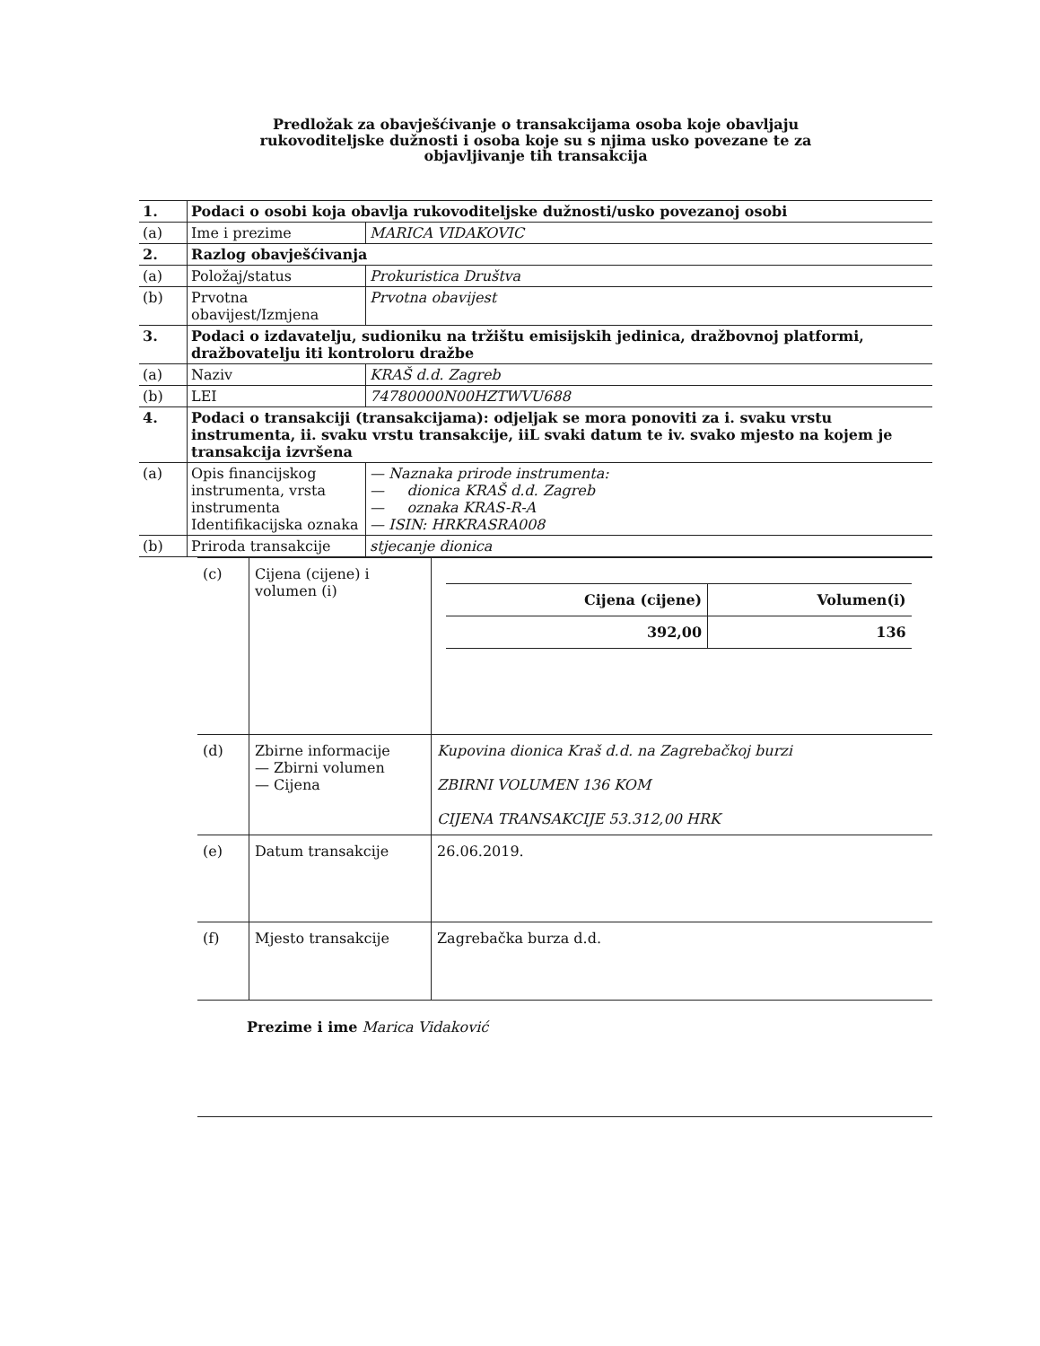Predložak za obavješćivanje o transakcijama osoba koje obavljaju
rukovoditeljske dužnosti i osoba koje su s njima usko povezane te za
objavljivanje tih transakcija
| 1. | Podaci o osobi koja obavlja rukovoditeljske dužnosti/usko povezanoj osobi | |
| (a) | Ime i prezime | MARICA VIDAKOVIC |
| 2. | Razlog obavješćivanja | |
| (a) | Položaj/status | Prokuristica Društva |
| (b) | Prvotna obavijest/Izmjena | Prvotna obavijest |
| 3. | Podaci o izdavatelju, sudioniku na tržištu emisijskih jedinica, dražbovnoj platformi, dražbovatelju iti kontroloru dražbe | |
| (a) | Naziv | KRAŠ d.d. Zagreb |
| (b) | LEI | 74780000N00HZTWVU688 |
| 4. | Podaci o transakciji (transakcijama): odjeljak se mora ponoviti za i. svaku vrstu instrumenta, ii. svaku vrstu transakcije, iiL svaki datum te iv. svako mjesto na kojem je transakcija izvršena | |
| (a) | Opis financijskog instrumenta, vrsta instrumenta Identifikacijska oznaka | — Naznaka prirode instrumenta: — dionica KRAŠ d.d. Zagreb — oznaka KRAS-R-A — ISIN: HRKRASRA008 |
| (b) | Priroda transakcije | stjecanje dionica |
| (c) | Cijena (cijene) i volumen (i) | / Cijena (cijene) / Volumen(i) / / 392,00 / 136 / |
| (d) | Zbirne informacije — Zbirni volumen — Cijena | Kupovina dionica Kraš d.d. na Zagrebačkoj burzi ZBIRNI VOLUMEN 136 KOM CIJENA TRANSAKCIJE 53.312,00 HRK |
| (e) | Datum transakcije | 26.06.2019. |
| (f) | Mjesto transakcije | Zagrebačka burza d.d. |
Prezime i ime Marica Vidaković